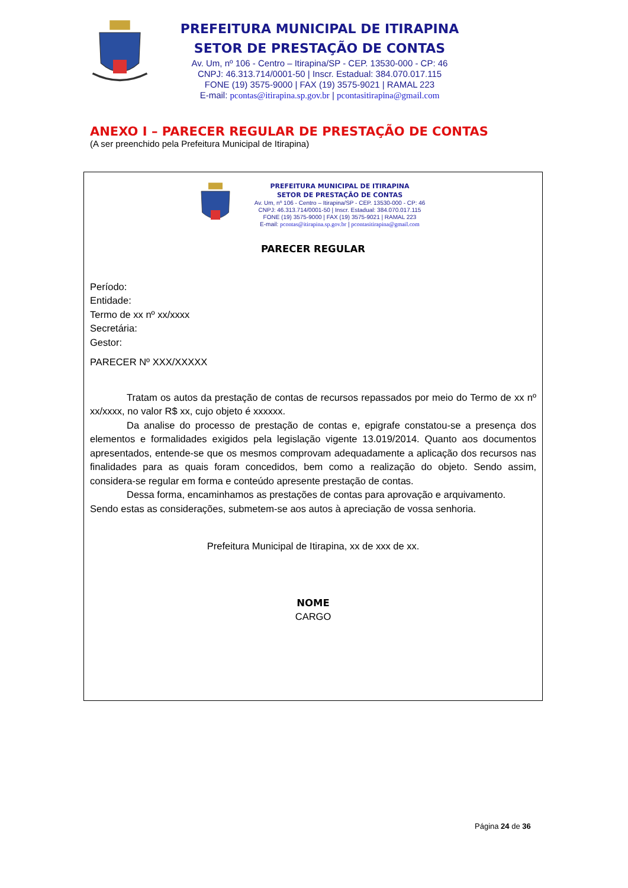PREFEITURA MUNICIPAL DE ITIRAPINA
SETOR DE PRESTAÇÃO DE CONTAS
Av. Um, nº 106 - Centro – Itirapina/SP - CEP. 13530-000 - CP: 46
CNPJ: 46.313.714/0001-50 | Inscr. Estadual: 384.070.017.115
FONE (19) 3575-9000 | FAX (19) 3575-9021 | RAMAL 223
E-mail: pcontas@itirapina.sp.gov.br | pcontasitirapina@gmail.com
ANEXO I – PARECER REGULAR DE PRESTAÇÃO DE CONTAS
(A ser preenchido pela Prefeitura Municipal de Itirapina)
PREFEITURA MUNICIPAL DE ITIRAPINA
SETOR DE PRESTAÇÃO DE CONTAS
Av. Um, nº 106 - Centro – Itirapina/SP - CEP. 13530-000 - CP: 46
CNPJ: 46.313.714/0001-50 | Inscr. Estadual: 384.070.017.115
FONE (19) 3575-9000 | FAX (19) 3575-9021 | RAMAL 223
E-mail: pcontas@itirapina.sp.gov.br | pcontasitirapina@gmail.com
PARECER REGULAR
Período:
Entidade:
Termo de xx nº xx/xxxx
Secretária:
Gestor:
PARECER Nº XXX/XXXXX
Tratam os autos da prestação de contas de recursos repassados por meio do Termo de xx nº xx/xxxx, no valor R$ xx, cujo objeto é xxxxxx.
Da analise do processo de prestação de contas e, epigrafe constatou-se a presença dos elementos e formalidades exigidos pela legislação vigente 13.019/2014. Quanto aos documentos apresentados, entende-se que os mesmos comprovam adequadamente a aplicação dos recursos nas finalidades para as quais foram concedidos, bem como a realização do objeto. Sendo assim, considera-se regular em forma e conteúdo apresente prestação de contas.
Dessa forma, encaminhamos as prestações de contas para aprovação e arquivamento.
Sendo estas as considerações, submetem-se aos autos à apreciação de vossa senhoria.
Prefeitura Municipal de Itirapina, xx de xxx de xx.
NOME
CARGO
Página 24 de 36